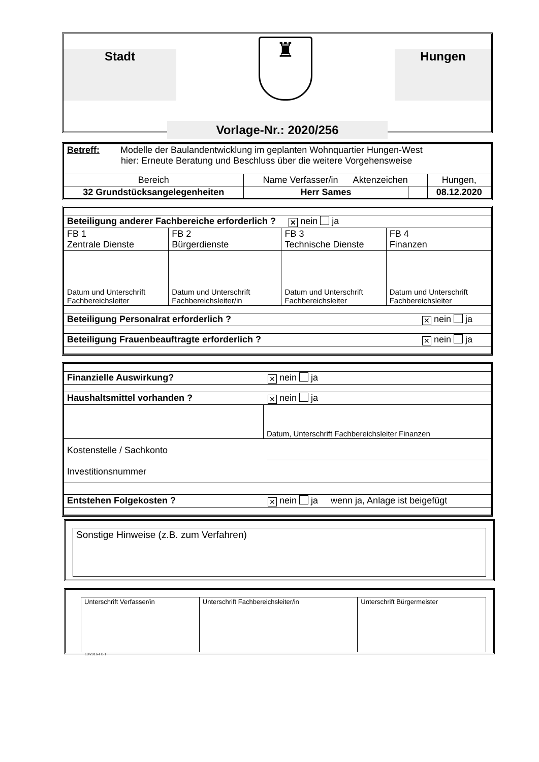Stadt
♜
Hungen
Vorlage-Nr.: 2020/256
| Betreff: Modelle der Baulandentwicklung im geplanten Wohnquartier Hungen-West hier: Erneute Beratung und Beschluss über die weitere Vorgehensweise | | | |
| Bereich | Name Verfasser/in Aktenzeichen | | Hungen, |
| 32 Grundstücksangelegenheiten | Herr Sames | | 08.12.2020 |
| Beteiligung anderer Fachbereiche erforderlich ? ✕ nein ja | | | |
| FB 1 Zentrale Dienste | FB 2 Bürgerdienste | FB 3 Technische Dienste | FB 4 Finanzen |
| Datum und Unterschrift Fachbereichsleiter | Datum und Unterschrift Fachbereichsleiter/in | Datum und Unterschrift Fachbereichsleiter | Datum und Unterschrift Fachbereichsleiter |
| Beteiligung Personalrat erforderlich ? ✕ nein ja | | | |
| Beteiligung Frauenbeauftragte erforderlich ? ✕ nein ja | | | |
| Finanzielle Auswirkung? ✕ nein ja | |
| Haushaltsmittel vorhanden ? ✕ nein ja | |
| | Datum, Unterschrift Fachbereichsleiter Finanzen |
| Kostenstelle / Sachkonto Investitionsnummer | |
| Entstehen Folgekosten ? ✕ nein ja wenn ja, Anlage ist beigefügt | |
Sonstige Hinweise (z.B. zum Verfahren)
| Unterschrift Verfasser/in | Unterschrift Fachbereichsleiter/in | Unterschrift Bürgermeister |
10/2016-FB 1